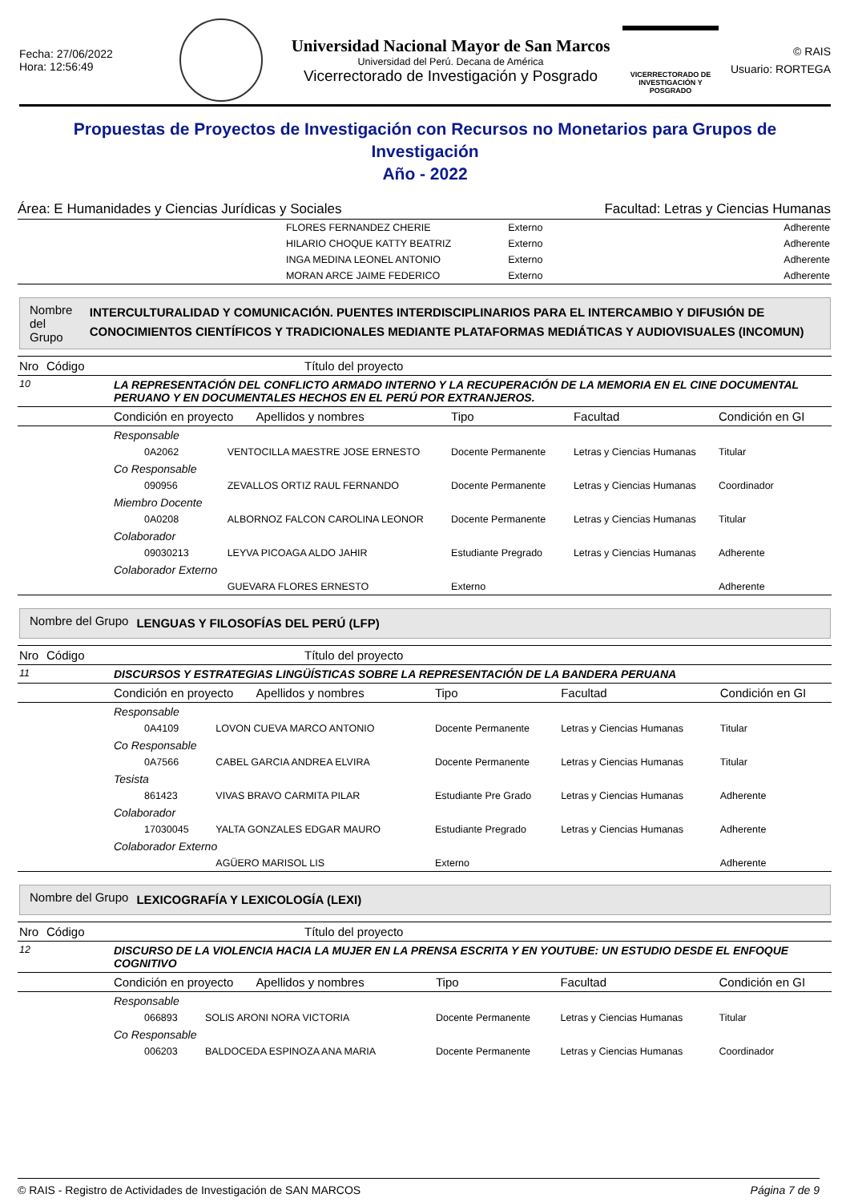Fecha: 27/06/2022
Hora: 12:56:49
Universidad Nacional Mayor de San Marcos
Universidad del Perú. Decana de América
Vicerrectorado de Investigación y Posgrado
VICERRECTORADO DE
INVESTIGACIÓN Y POSGRADO
© RAIS
Usuario: RORTEGA
Propuestas de Proyectos de Investigación con Recursos no Monetarios para Grupos de Investigación
Año - 2022
Área: E Humanidades y Ciencias Jurídicas y Sociales Facultad: Letras y Ciencias Humanas
| | FLORES FERNANDEZ CHERIE | Externo | Adherente |
| | HILARIO CHOQUE KATTY BEATRIZ | Externo | Adherente |
| | INGA MEDINA LEONEL ANTONIO | Externo | Adherente |
| | MORAN ARCE JAIME FEDERICO | Externo | Adherente |
Nombre del Grupo INTERCULTURALIDAD Y COMUNICACIÓN. PUENTES INTERDISCIPLINARIOS PARA EL INTERCAMBIO Y DIFUSIÓN DE CONOCIMIENTOS CIENTÍFICOS Y TRADICIONALES MEDIANTE PLATAFORMAS MEDIÁTICAS Y AUDIOVISUALES (INCOMUN)
| Nro | Código | Título del proyecto | | | | |
| --- | --- | --- | --- | --- | --- | --- |
| 10 | | LA REPRESENTACIÓN DEL CONFLICTO ARMADO INTERNO Y LA RECUPERACIÓN DE LA MEMORIA EN EL CINE DOCUMENTAL PERUANO Y EN DOCUMENTALES HECHOS EN EL PERÚ POR EXTRANJEROS. | | | | |
| | | Condición en proyecto Apellidos y nombres | | Tipo | Facultad | Condición en GI |
| | | Responsable | | | | |
| | | 0A2062 | VENTOCILLA MAESTRE JOSE ERNESTO | Docente Permanente | Letras y Ciencias Humanas | Titular |
| | | Co Responsable | | | | |
| | | 090956 | ZEVALLOS ORTIZ RAUL FERNANDO | Docente Permanente | Letras y Ciencias Humanas | Coordinador |
| | | Miembro Docente | | | | |
| | | 0A0208 | ALBORNOZ FALCON CAROLINA LEONOR | Docente Permanente | Letras y Ciencias Humanas | Titular |
| | | Colaborador | | | | |
| | | 09030213 | LEYVA PICOAGA ALDO JAHIR | Estudiante Pregrado | Letras y Ciencias Humanas | Adherente |
| | | Colaborador Externo | | | | |
| | | | GUEVARA FLORES ERNESTO | Externo | | Adherente |
Nombre del Grupo LENGUAS Y FILOSOFÍAS DEL PERÚ (LFP)
| Nro | Código | Título del proyecto | | | | |
| --- | --- | --- | --- | --- | --- | --- |
| 11 | | DISCURSOS Y ESTRATEGIAS LINGÜÍSTICAS SOBRE LA REPRESENTACIÓN DE LA BANDERA PERUANA | | | | |
| | | Condición en proyecto Apellidos y nombres | | Tipo | Facultad | Condición en GI |
| | | Responsable | | | | |
| | | 0A4109 | LOVON CUEVA MARCO ANTONIO | Docente Permanente | Letras y Ciencias Humanas | Titular |
| | | Co Responsable | | | | |
| | | 0A7566 | CABEL GARCIA ANDREA ELVIRA | Docente Permanente | Letras y Ciencias Humanas | Titular |
| | | Tesista | | | | |
| | | 861423 | VIVAS BRAVO CARMITA PILAR | Estudiante Pre Grado | Letras y Ciencias Humanas | Adherente |
| | | Colaborador | | | | |
| | | 17030045 | YALTA GONZALES EDGAR MAURO | Estudiante Pregrado | Letras y Ciencias Humanas | Adherente |
| | | Colaborador Externo | | | | |
| | | | AGÜERO MARISOL LIS | Externo | | Adherente |
Nombre del Grupo LEXICOGRAFÍA Y LEXICOLOGÍA (LEXI)
| Nro | Código | Título del proyecto | | | | |
| --- | --- | --- | --- | --- | --- | --- |
| 12 | | DISCURSO DE LA VIOLENCIA HACIA LA MUJER EN LA PRENSA ESCRITA Y EN YOUTUBE: UN ESTUDIO DESDE EL ENFOQUE COGNITIVO | | | | |
| | | Condición en proyecto Apellidos y nombres | | Tipo | Facultad | Condición en GI |
| | | Responsable | | | | |
| | | 066893 | SOLIS ARONI NORA VICTORIA | Docente Permanente | Letras y Ciencias Humanas | Titular |
| | | Co Responsable | | | | |
| | | 006203 | BALDOCEDA ESPINOZA ANA MARIA | Docente Permanente | Letras y Ciencias Humanas | Coordinador |
© RAIS - Registro de Actividades de Investigación de SAN MARCOS Página 7 de 9